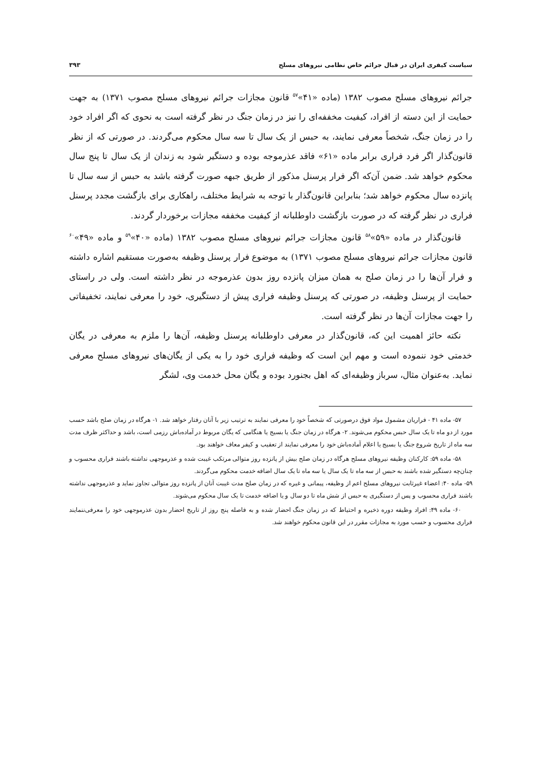سیاست کیفری ایران در قبال جرائم خاص نظامی نیروهای مسلح ۳۹۳
جرائم نیروهای مسلح مصوب ۱۳۸۲ (ماده «۴۱»<sup>۵۷</sup> قانون مجازات جرائم نیروهای مسلح مصوب ۱۳۷۱) به جهت حمایت از این دسته از افراد، کیفیت مخففه‌ای را نیز در زمان جنگ در نظر گرفته است به نحوی که اگر افراد خود را در زمان جنگ، شخصاً معرفی نمایند، به حبس از یک سال تا سه سال محکوم می‌گردند. در صورتی که از نظر قانون‌گذار اگر فرد فراری برابر ماده «۶۱» فاقد عذرموجه بوده و دستگیر شود به زندان از یک سال تا پنج سال محکوم خواهد شد. ضمن آن‌که اگر فرار پرسنل مذکور از طریق جبهه صورت گرفته باشد به حبس از سه سال تا پانزده سال محکوم خواهد شد؛ بنابراین قانون‌گذار با توجه به شرایط مختلف، راهکاری برای بازگشت مجدد پرسنل فراری در نظر گرفته که در صورت بازگشت داوطلبانه از کیفیت مخففه مجازات برخوردار گردند.
قانون‌گذار در ماده «۵۹»<sup>۵۸</sup> قانون مجازات جرائم نیروهای مسلح مصوب ۱۳۸۲ (ماده «۴۰»<sup>۵۹</sup> و ماده «۴۹»<sup>۶۰</sup> قانون مجازات جرائم نیروهای مسلح مصوب ۱۳۷۱) به موضوع فرار پرسنل وظیفه به‌صورت مستقیم اشاره داشته و فرار آن‌ها را در زمان صلح به همان میزان پانزده روز بدون عذرموجه در نظر داشته است. ولی در راستای حمایت از پرسنل وظیفه، در صورتی که پرسنل وظیفه فراری پیش از دستگیری، خود را معرفی نمایند، تخفیفاتی را جهت مجازات آن‌ها در نظر گرفته است.
نکته حائز اهمیت این که، قانون‌گذار در معرفی داوطلبانه پرسنل وظیفه، آن‌ها را ملزم به معرفی در یگان خدمتی خود ننموده است و مهم این است که وظیفه فراری خود را به یکی از یگان‌های نیروهای مسلح معرفی نماید. به‌عنوان مثال، سرباز وظیفه‌ای که اهل بجنورد بوده و یگان محل خدمت وی، لشگر
۵۷- ماده ۴۱ - فراریان مشمول مواد فوق درصورتی که شخصاً خود را معرفی نمایند به ترتیب زیر با آنان رفتار خواهد شد. ۱- هرگاه در زمان صلح باشد حسب مورد از دو ماه تا یک سال حبس محکوم می‌شوند. ۲- هرگاه در زمان جنگ یا بسیج یا هنگامی که یگان مربوط در آماده‌باش رزمی است، باشد و حداکثر ظرف مدت سه ماه از تاریخ شروع جنگ یا بسیج یا اعلام آماده‌باش خود را معرفی نمایند از تعقیب و کیفر معاف خواهند بود.
۵۸- ماده ۵۹: کارکنان وظیفه نیروهای مسلح هرگاه در زمان صلح بیش از پانزده روز متوالی مرتکب غیبت شده و عذرموجهی نداشته باشند فراری محسوب و چنان‌چه دستگیر شده باشند به حبس از سه ماه تا یک سال یا سه ماه تا یک سال اضافه خدمت محکوم می‌گردند.
۵۹- ماده ۴۰: اعضاء غیرثابت نیروهای مسلح اعم از وظیفه، پیمانی و غیره که در زمان صلح مدت غیبت آنان از پانزده روز متوالی تجاوز نماید و عذرموجهی نداشته باشند فراری محسوب و پس از دستگیری به حبس از شش ماه تا دو سال و یا اضافه خدمت تا یک سال محکوم می‌شوند.
۶۰- ماده ۴۹: افراد وظیفه دوره ذخیره و احتیاط که در زمان جنگ احضار شده و به فاصله پنج روز از تاریخ احضار بدون عذرموجهی خود را معرفی‌ننمایند فراری محسوب و حسب مورد به مجازات مقرر در این قانون محکوم خواهند شد.